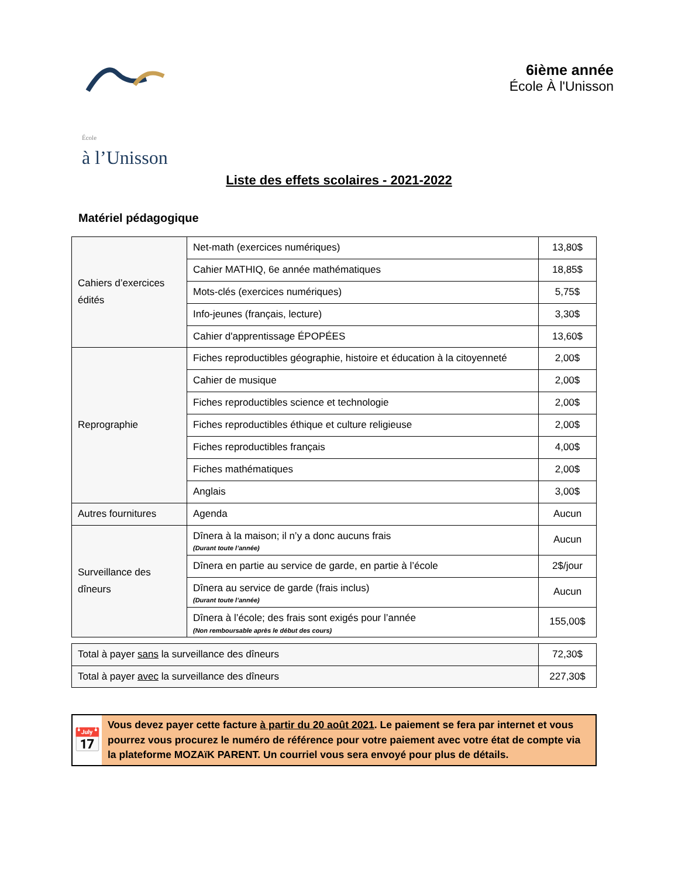École
à l’Unisson
6ième année
École À l'Unisson
Liste des effets scolaires - 2021-2022
Matériel pédagogique
| Cahiers d’exercices édités | Net-math (exercices numériques) | 13,80$ |
| | Cahier MATHIQ, 6e année mathématiques | 18,85$ |
| | Mots-clés (exercices numériques) | 5,75$ |
| | Info-jeunes (français, lecture) | 3,30$ |
| | Cahier d'apprentissage ÉPOPÉES | 13,60$ |
| Reprographie | Fiches reproductibles géographie, histoire et éducation à la citoyenneté | 2,00$ |
| | Cahier de musique | 2,00$ |
| | Fiches reproductibles science et technologie | 2,00$ |
| | Fiches reproductibles éthique et culture religieuse | 2,00$ |
| | Fiches reproductibles français | 4,00$ |
| | Fiches mathématiques | 2,00$ |
| | Anglais | 3,00$ |
| Autres fournitures | Agenda | Aucun |
| Surveillance des dîneurs | Dînera à la maison; il n’y a donc aucuns frais (Durant toute l’année) | Aucun |
| | Dînera en partie au service de garde, en partie à l’école | 2$/jour |
| | Dînera au service de garde (frais inclus) (Durant toute l’année) | Aucun |
| | Dînera à l’école; des frais sont exigés pour l’année (Non remboursable après le début des cours) | 155,00$ |
| Total à payer sans la surveillance des dîneurs | 72,30$ |
| Total à payer avec la surveillance des dîneurs | 227,30$ |
📅
Vous devez payer cette facture à partir du 20 août 2021. Le paiement se fera par internet et vous pourrez vous procurez le numéro de référence pour votre paiement avec votre état de compte via la plateforme MOZAïK PARENT. Un courriel vous sera envoyé pour plus de détails.